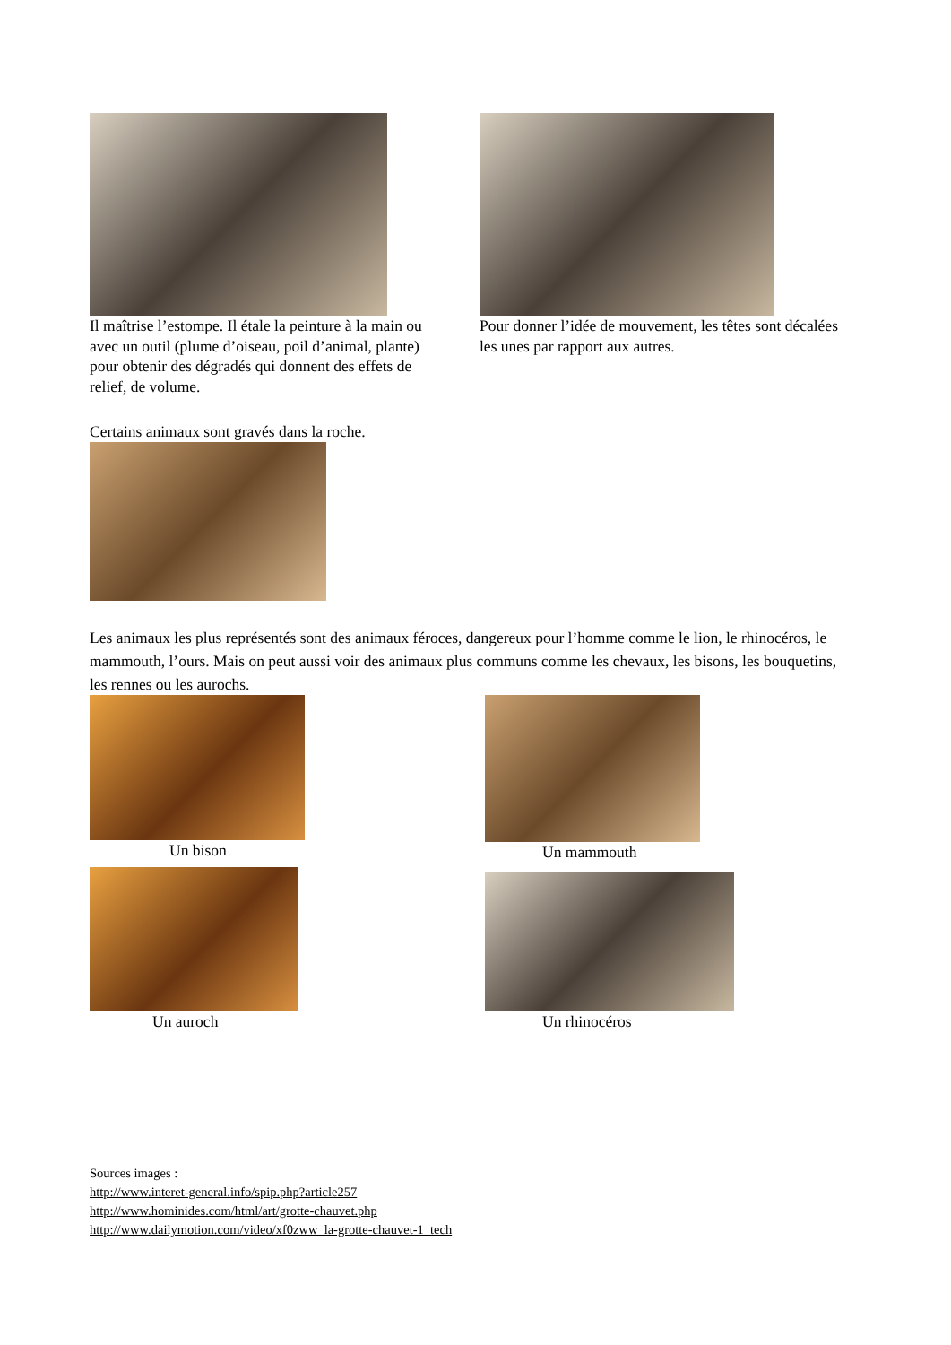Il maîtrise l’estompe. Il étale la peinture à la main ou avec un outil (plume d’oiseau, poil d’animal, plante) pour obtenir des dégradés qui donnent des effets de relief, de volume.
Pour donner l’idée de mouvement, les têtes sont décalées les unes par rapport aux autres.
Certains animaux sont gravés dans la roche.
Les animaux les plus représentés sont des animaux féroces, dangereux pour l’homme comme le lion, le rhinocéros, le mammouth, l’ours. Mais on peut aussi voir des animaux plus communs comme les chevaux, les bisons, les bouquetins, les rennes ou les aurochs.
Un bison Un mammouth
Un auroch Un rhinocéros
Sources images :
http://www.interet-general.info/spip.php?article257
http://www.hominides.com/html/art/grotte-chauvet.php
http://www.dailymotion.com/video/xf0zww_la-grotte-chauvet-1_tech